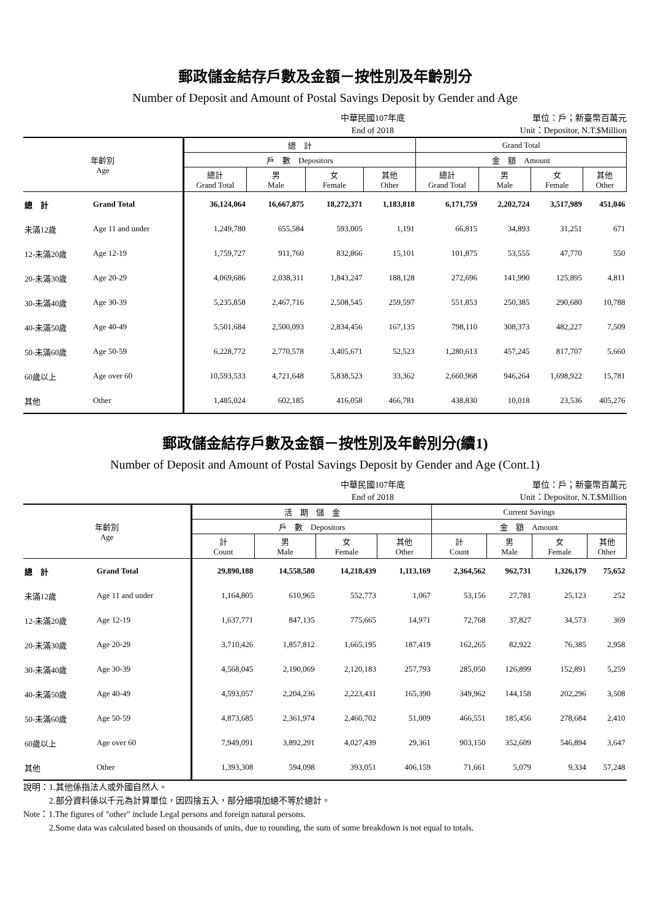郵政儲金結存戶數及金額－按性別及年齡別分
Number of Deposit and Amount of Postal Savings Deposit by Gender and Age
中華民國107年底
End of 2018
單位：戶；新臺幣百萬元
Unit：Depositor, N.T.$Million
| 年齡別 Age | | 總 計 | | | | Grand Total | | | |
| --- | --- | --- | --- | --- | --- | --- | --- | --- | --- |
| | | 戶 數 Depositors | | | | 金 額 Amount | | | |
| | | 總計 Grand Total | 男 Male | 女 Female | 其他 Other | 總計 Grand Total | 男 Male | 女 Female | 其他 Other |
| 總 計 | Grand Total | 36,124,064 | 16,667,875 | 18,272,371 | 1,183,818 | 6,171,759 | 2,202,724 | 3,517,989 | 451,046 |
| 未滿12歲 | Age 11 and under | 1,249,780 | 655,584 | 593,005 | 1,191 | 66,815 | 34,893 | 31,251 | 671 |
| 12-未滿20歲 | Age 12-19 | 1,759,727 | 911,760 | 832,866 | 15,101 | 101,875 | 53,555 | 47,770 | 550 |
| 20-未滿30歲 | Age 20-29 | 4,069,686 | 2,038,311 | 1,843,247 | 188,128 | 272,696 | 141,990 | 125,895 | 4,811 |
| 30-未滿40歲 | Age 30-39 | 5,235,858 | 2,467,716 | 2,508,545 | 259,597 | 551,853 | 250,385 | 290,680 | 10,788 |
| 40-未滿50歲 | Age 40-49 | 5,501,684 | 2,500,093 | 2,834,456 | 167,135 | 798,110 | 308,373 | 482,227 | 7,509 |
| 50-未滿60歲 | Age 50-59 | 6,228,772 | 2,770,578 | 3,405,671 | 52,523 | 1,280,613 | 457,245 | 817,707 | 5,660 |
| 60歲以上 | Age over 60 | 10,593,533 | 4,721,648 | 5,838,523 | 33,362 | 2,660,968 | 946,264 | 1,698,922 | 15,781 |
| 其他 | Other | 1,485,024 | 602,185 | 416,058 | 466,781 | 438,830 | 10,018 | 23,536 | 405,276 |
郵政儲金結存戶數及金額－按性別及年齡別分(續1)
Number of Deposit and Amount of Postal Savings Deposit by Gender and Age (Cont.1)
中華民國107年底
End of 2018
單位：戶；新臺幣百萬元
Unit：Depositor, N.T.$Million
| 年齡別 Age | | 活 期 儲 金 | | | | Current Savings | | | |
| --- | --- | --- | --- | --- | --- | --- | --- | --- | --- |
| | | 戶 數 Depositors | | | | 金 額 Amount | | | |
| | | 計 Count | 男 Male | 女 Female | 其他 Other | 計 Count | 男 Male | 女 Female | 其他 Other |
| 總 計 | Grand Total | 29,890,188 | 14,558,580 | 14,218,439 | 1,113,169 | 2,364,562 | 962,731 | 1,326,179 | 75,652 |
| 未滿12歲 | Age 11 and under | 1,164,805 | 610,965 | 552,773 | 1,067 | 53,156 | 27,781 | 25,123 | 252 |
| 12-未滿20歲 | Age 12-19 | 1,637,771 | 847,135 | 775,665 | 14,971 | 72,768 | 37,827 | 34,573 | 369 |
| 20-未滿30歲 | Age 20-29 | 3,710,426 | 1,857,812 | 1,665,195 | 187,419 | 162,265 | 82,922 | 76,385 | 2,958 |
| 30-未滿40歲 | Age 30-39 | 4,568,045 | 2,190,069 | 2,120,183 | 257,793 | 285,050 | 126,899 | 152,891 | 5,259 |
| 40-未滿50歲 | Age 40-49 | 4,593,057 | 2,204,236 | 2,223,431 | 165,390 | 349,962 | 144,158 | 202,296 | 3,508 |
| 50-未滿60歲 | Age 50-59 | 4,873,685 | 2,361,974 | 2,460,702 | 51,009 | 466,551 | 185,456 | 278,684 | 2,410 |
| 60歲以上 | Age over 60 | 7,949,091 | 3,892,291 | 4,027,439 | 29,361 | 903,150 | 352,609 | 546,894 | 3,647 |
| 其他 | Other | 1,393,308 | 594,098 | 393,051 | 406,159 | 71,661 | 5,079 | 9,334 | 57,248 |
說明：1.其他係指法人或外國自然人。
　　　2.部分資料係以千元為計算單位，因四捨五入，部分細項加總不等於總計。
Note：1.The figures of "other" include Legal persons and foreign natural persons.
　　　2.Some data was calculated based on thousands of units, due to rounding, the sum of some breakdown is not equal to totals.